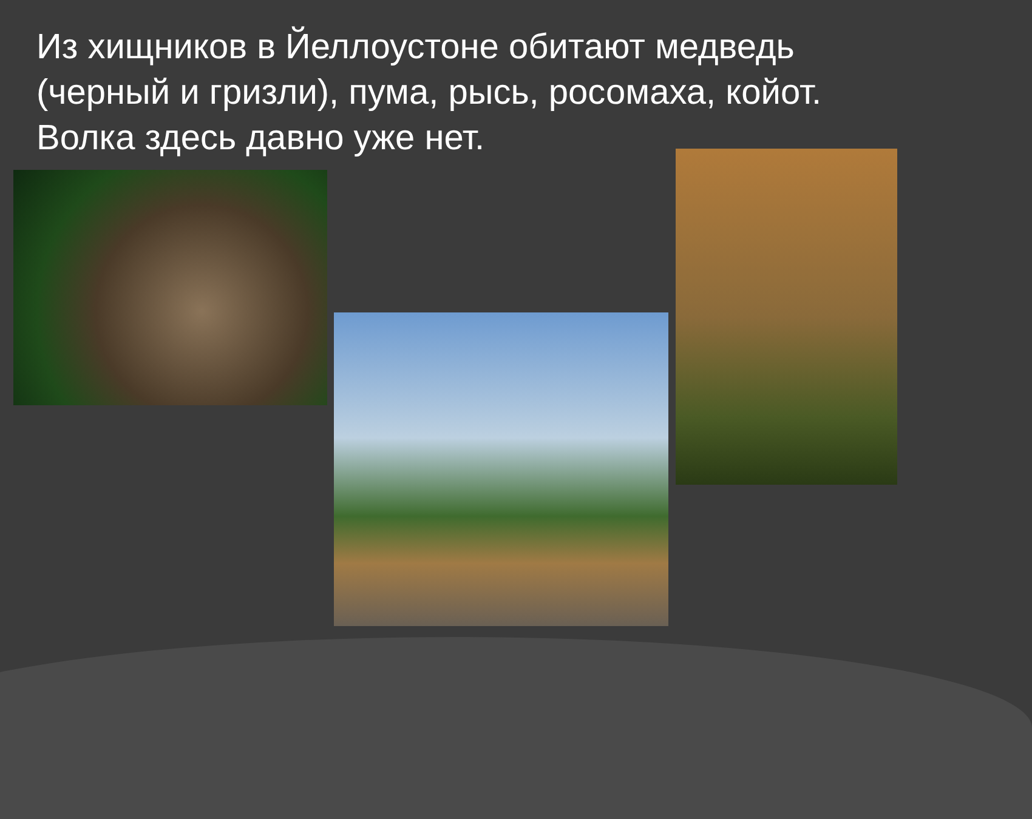Из хищников в Йеллоустоне обитают медведь (черный и гризли), пума, рысь, росомаха, койот. Волка здесь давно уже нет.